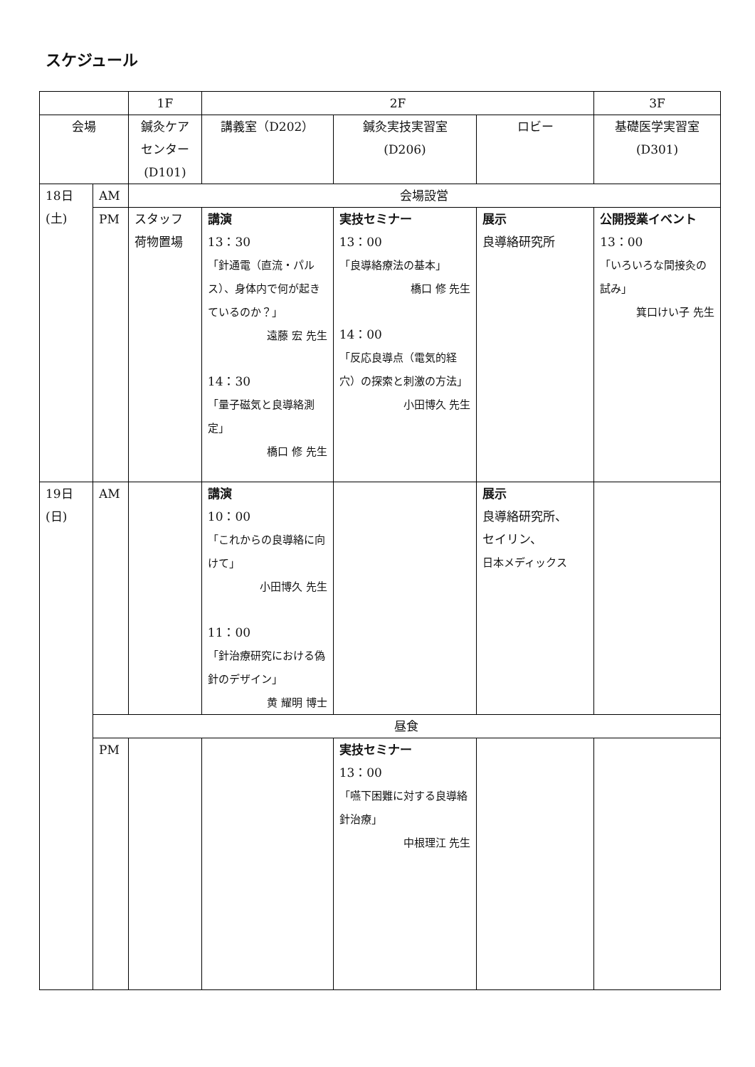スケジュール
| | | 1F | 2F | | | 3F |
| 会場 | | 鍼灸ケア センター (D101) | 講義室（D202） | 鍼灸実技実習室 (D206) | ロビー | 基礎医学実習室 (D301) |
| 18日 (土) | AM | 会場設営 | | | | |
| | PM | スタッフ 荷物置場 | 講演 13：30 「針通電（直流・パルス）、身体内で何が起きているのか？」 遠藤 宏 先生 14：30 「量子磁気と良導絡測定」 橋口 修 先生 | 実技セミナー 13：00 「良導絡療法の基本」 橋口 修 先生 14：00 「反応良導点（電気的経穴）の探索と刺激の方法」 小田博久 先生 | 展示 良導絡研究所 | 公開授業イベント 13：00 「いろいろな間接灸の試み」 箕口けい子 先生 |
| 19日 (日) | AM | | 講演 10：00 「これからの良導絡に向けて」 小田博久 先生 11：00 「針治療研究における偽針のデザイン」 黄 耀明 博士 | | 展示 良導絡研究所、 セイリン、 日本メディックス | |
| | 昼食 | | | | | |
| | PM | | | 実技セミナー 13：00 「嚥下困難に対する良導絡針治療」 中根理江 先生 | | |